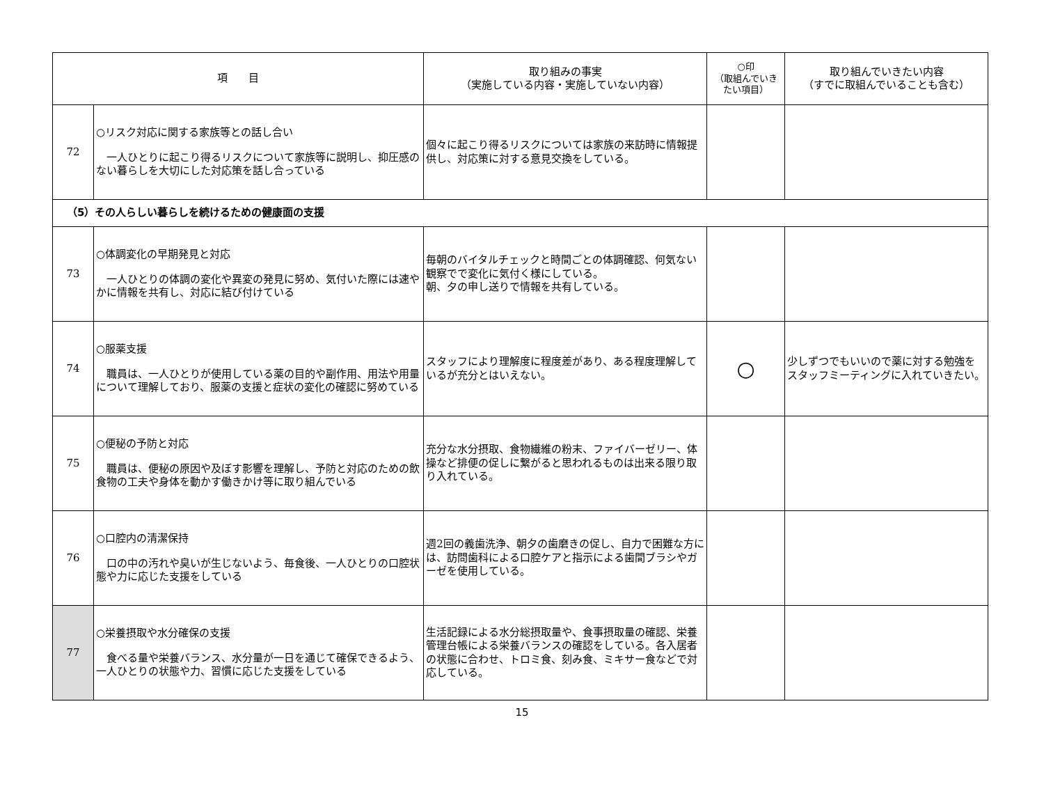| 項 目 | | 取り組みの事実 （実施している内容・実施していない内容） | ○印 （取組んでいき たい項目） | 取り組んでいきたい内容 （すでに取組んでいることも含む） |
| --- | --- | --- | --- | --- |
| 72 | ○リスク対応に関する家族等との話し合い 一人ひとりに起こり得るリスクについて家族等に説明し、抑圧感のない暮らしを大切にした対応策を話し合っている | 個々に起こり得るリスクについては家族の来訪時に情報提供し、対応策に対する意見交換をしている。 | | |
| （5）その人らしい暮らしを続けるための健康面の支援 | | | | |
| 73 | ○体調変化の早期発見と対応 一人ひとりの体調の変化や異変の発見に努め、気付いた際には速やかに情報を共有し、対応に結び付けている | 毎朝のバイタルチェックと時間ごとの体調確認、何気ない観察でで変化に気付く様にしている。 朝、夕の申し送りで情報を共有している。 | | |
| 74 | ○服薬支援 職員は、一人ひとりが使用している薬の目的や副作用、用法や用量について理解しており、服薬の支援と症状の変化の確認に努めている | スタッフにより理解度に程度差があり、ある程度理解しているが充分とはいえない。 | ○ | 少しずつでもいいので薬に対する勉強をスタッフミーティングに入れていきたい。 |
| 75 | ○便秘の予防と対応 職員は、便秘の原因や及ぼす影響を理解し、予防と対応のための飲食物の工夫や身体を動かす働きかけ等に取り組んでいる | 充分な水分摂取、食物繊維の粉末、ファイバーゼリー、体操など排便の促しに繋がると思われるものは出来る限り取り入れている。 | | |
| 76 | ○口腔内の清潔保持 口の中の汚れや臭いが生じないよう、毎食後、一人ひとりの口腔状態や力に応じた支援をしている | 週2回の義歯洗浄、朝夕の歯磨きの促し、自力で困難な方には、訪問歯科による口腔ケアと指示による歯間ブラシやガーゼを使用している。 | | |
| 77 | ○栄養摂取や水分確保の支援 食べる量や栄養バランス、水分量が一日を通じて確保できるよう、一人ひとりの状態や力、習慣に応じた支援をしている | 生活記録による水分総摂取量や、食事摂取量の確認、栄養管理台帳による栄養バランスの確認をしている。各入居者の状態に合わせ、トロミ食、刻み食、ミキサー食などで対応している。 | | |
15